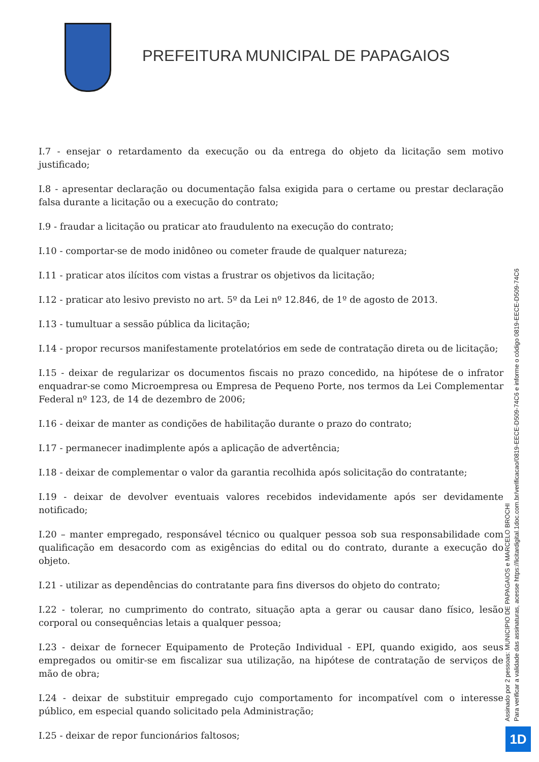PREFEITURA MUNICIPAL DE PAPAGAIOS
I.7 - ensejar o retardamento da execução ou da entrega do objeto da licitação sem motivo justificado;
I.8 - apresentar declaração ou documentação falsa exigida para o certame ou prestar declaração falsa durante a licitação ou a execução do contrato;
I.9 - fraudar a licitação ou praticar ato fraudulento na execução do contrato;
I.10 - comportar-se de modo inidôneo ou cometer fraude de qualquer natureza;
I.11 - praticar atos ilícitos com vistas a frustrar os objetivos da licitação;
I.12 - praticar ato lesivo previsto no art. 5º da Lei nº 12.846, de 1º de agosto de 2013.
I.13 - tumultuar a sessão pública da licitação;
I.14 - propor recursos manifestamente protelatórios em sede de contratação direta ou de licitação;
I.15 - deixar de regularizar os documentos fiscais no prazo concedido, na hipótese de o infrator enquadrar-se como Microempresa ou Empresa de Pequeno Porte, nos termos da Lei Complementar Federal nº 123, de 14 de dezembro de 2006;
I.16 - deixar de manter as condições de habilitação durante o prazo do contrato;
I.17 - permanecer inadimplente após a aplicação de advertência;
I.18 - deixar de complementar o valor da garantia recolhida após solicitação do contratante;
I.19 - deixar de devolver eventuais valores recebidos indevidamente após ser devidamente notificado;
I.20 – manter empregado, responsável técnico ou qualquer pessoa sob sua responsabilidade com qualificação em desacordo com as exigências do edital ou do contrato, durante a execução do objeto.
I.21 - utilizar as dependências do contratante para fins diversos do objeto do contrato;
I.22 - tolerar, no cumprimento do contrato, situação apta a gerar ou causar dano físico, lesão corporal ou consequências letais a qualquer pessoa;
I.23 - deixar de fornecer Equipamento de Proteção Individual - EPI, quando exigido, aos seus empregados ou omitir-se em fiscalizar sua utilização, na hipótese de contratação de serviços de mão de obra;
I.24 - deixar de substituir empregado cujo comportamento for incompatível com o interesse público, em especial quando solicitado pela Administração;
I.25 - deixar de repor funcionários faltosos;
Assinado por 2 pessoas: MUNICIPIO DE PAPAGAIOS e MARCELO BROCHI
Para verificar a validade das assinaturas, acesse https://licitardigital.1doc.com.br/verificacao/0819-EECE-D509-74C6 e informe o código 0819-EECE-D509-74C6
1D